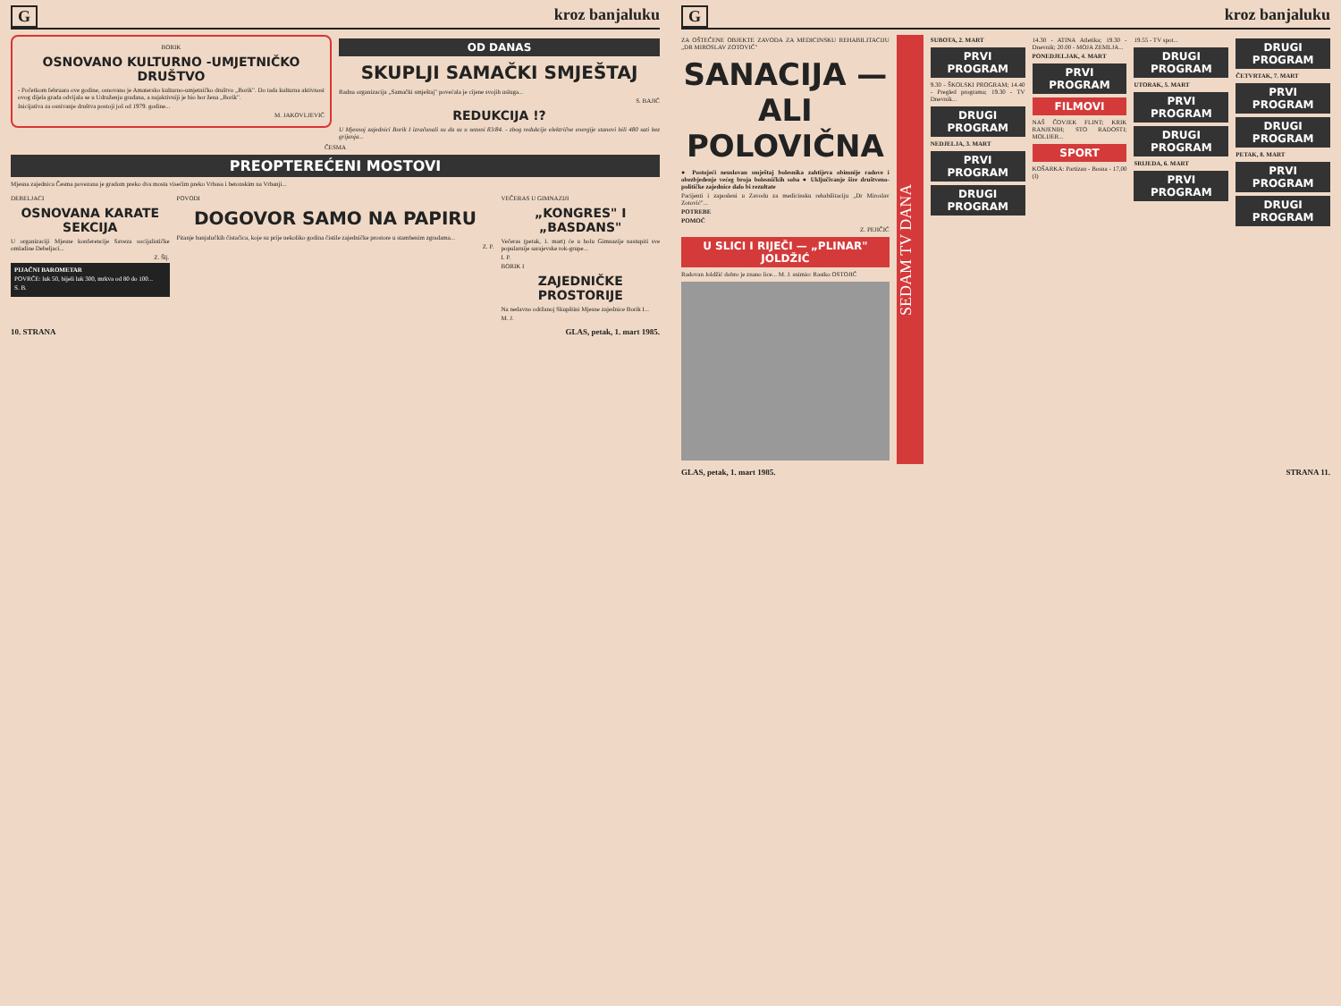Gkroz banjaluku
BORIK
OSNOVANO KULTURNO -UMJETNIČKO DRUŠTVO
- Početkom februara ove godine, osnovano je Amatersko kulturno-umjetničko društvo „Borik". Do tada kulturna aktivnost ovog dijela grada odvijala se u Udruženju građana, a najaktivniji je bio hor žena „Borik".
Inicijativa za osnivanje društva postoji još od 1979. godine...
M. JAKOVLJEVIĆ
OD DANAS
SKUPLJI SAMAČKI SMJEŠTAJ
Radna organizacija „Samački smještaj" povećala je cijene svojih usluga...
S. BAJIĆ
REDUKCIJA !?
U Mjesnoj zajednici Borik I izračunali su da su u sezoni 83/84. - zbog redukcije električne energije stanovi bili 480 sati bez grijanja...
ČESMA
PREOPTEREĆENI MOSTOVI
Mjesna zajednica Česma povezana je gradom preko dva mosta visećim preko Vrbasa i betonskim na Vrbanji...
DEBELJACI
OSNOVANA KARATE SEKCIJA
U organizaciji Mjesne konferencije Saveza socijalističke omladine Debeljaci...
Z. Šlj.
PIJAČNI BAROMETAR
POVRĆE: luk 50, bijeli luk 300, mrkva od 80 do 100...
S. B.
POVODI
DOGOVOR SAMO NA PAPIRU
Pitanje banjalučkih čistačica, koje su prije nekoliko godina čistile zajedničke prostore u stambenim zgradama...
Z. P.
VEČERAS U GIMNAZIJI
„KONGRES" I „BASDANS"
Večeras (petak, 1. mart) će u holu Gimnazije nastupiti sve popularnije sarajevske rok-grupe...
I. P.
BORIK I
ZAJEDNIČKE PROSTORIJE
Na nedavno održanoj Skupštini Mjesne zajednice Borik I...
M. J.
10. STRANA GLAS, petak, 1. mart 1985.
Gkroz banjaluku
ZA OŠTEĆENE OBJEKTE ZAVODA ZA MEDICINSKU REHABILITACIJU „DR MIROSLAV ZOTOVIĆ"
SANACIJA — ALI POLOVIČNA
● Postojeći neuslovan smještaj bolesnika zahtijeva obimnije radove i obezbjeđenje većeg broja bolesničkih soba ● Uključivanje šire društveno-političke zajednice dalo bi rezultate
Pacijenti i zaposleni u Zavodu za medicinsku rehabilitaciju „Dr Miroslav Zotović"...
POTREBE
POMOĆ
Z. PEJIČIĆ
U SLICI I RIJEČI — „PLINAR" JOLDŽIĆ
Radovan Joldžić dobro je znano lice... M. J. snimio: Rastko OSTOJIĆ
SEDAM TV DANA
SUBOTA, 2. MART
PRVI PROGRAM
9.30 - ŠKOLSKI PROGRAM; 14.40 - Pregled programa; 19.30 - TV Dnevnik...
DRUGI PROGRAM
NEDJELJA, 3. MART
PRVI PROGRAM
DRUGI PROGRAM
14.30 - ATINA Atletika; 19.30 - Dnevnik; 20.00 - MOJA ZEMLJA...
PONEDJELJAK, 4. MART
PRVI PROGRAM
FILMOVI
NAŠ ČOVJEK FLINT; KRIK RANJENIH; STO RADOSTI; MOLIJER...
SPORT
KOŠARKA: Partizan - Bosna - 17,00 (I)
19.55 - TV spot...
DRUGI PROGRAM
UTORAK, 5. MART
PRVI PROGRAM
DRUGI PROGRAM
SRIJEDA, 6. MART
PRVI PROGRAM
DRUGI PROGRAM
ČETVRTAK, 7. MART
PRVI PROGRAM
DRUGI PROGRAM
PETAK, 8. MART
PRVI PROGRAM
DRUGI PROGRAM
GLAS, petak, 1. mart 1985. STRANA 11.